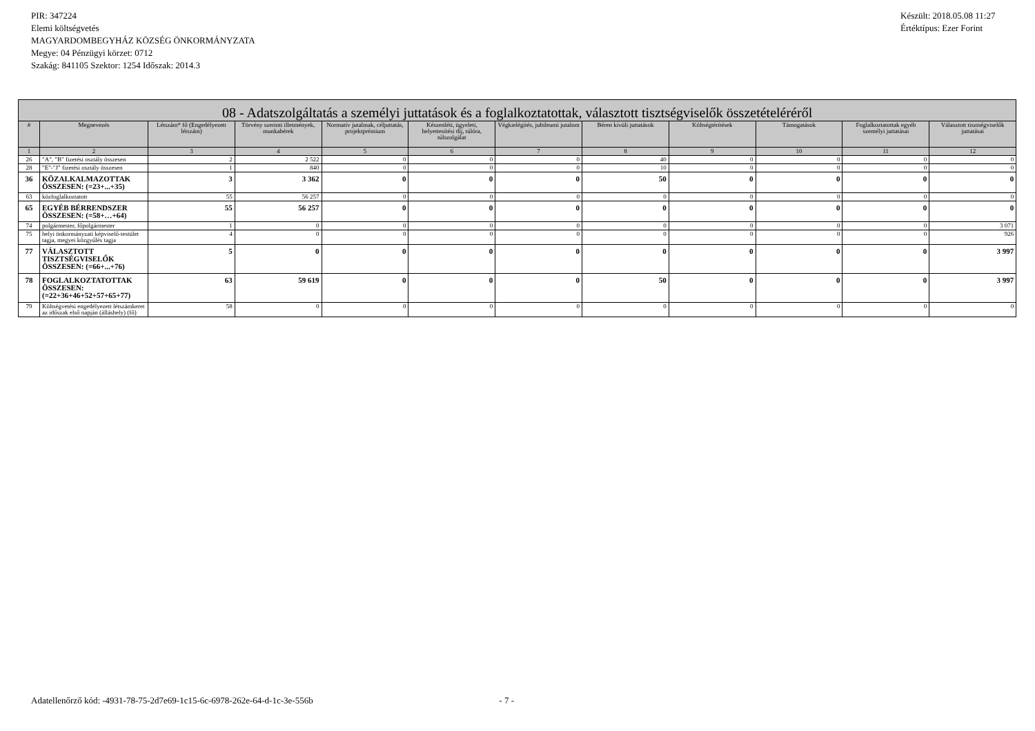PIR: 347224
Elemi költségvetés
MAGYARDOMBEGYHÁZ KÖZSÉG ÖNKORMÁNYZATA
Megye: 04 Pénzügyi körzet: 0712
Szakág: 841105 Szektor: 1254 Időszak: 2014.3
Készült: 2018.05.08 11:27
Értéktípus: Ezer Forint
| 08 - Adatszolgáltatás a személyi juttatások és a foglalkoztatottak, választott tisztségviselők összetételéréről | | | | | | | | | | | |
| --- | --- | --- | --- | --- | --- | --- | --- | --- | --- | --- | --- |
| # | Megnevezés | Létszám* fő (Engedélyezett létszám) | Törvény szerinti illetmények, munkabérek | Normatív jutalmak, céljuttatás, projektprémium | Készenléti, ügyeleti, helyettesítési díj, túlóra, túlszolgálat | Végkielégítés, jubileumi jutalom | Béren kívüli juttatások | Költségtérítések | Támogatások | Foglalkoztatottak egyéb személyi juttatásai | Választott tisztségviselők juttatásai |
| 1 | 2 | 3 | 4 | 5 | 6 | 7 | 8 | 9 | 10 | 11 | 12 |
| 26 | "A", "B" fizetési osztály összesen | 2 | 2 522 | 0 | 0 | 0 | 40 | 0 | 0 | 0 | 0 |
| 28 | "E"-"J" fizetési osztály összesen | 1 | 840 | 0 | 0 | 0 | 10 | 0 | 0 | 0 | 0 |
| 36 | KÖZALKALMAZOTTAK ÖSSZESEN: (=23+...+35) | 3 | 3 362 | 0 | 0 | 0 | 50 | 0 | 0 | 0 | 0 |
| 63 | közfoglalkoztatott | 55 | 56 257 | 0 | 0 | 0 | 0 | 0 | 0 | 0 | 0 |
| 65 | EGYÉB BÉRRENDSZER ÖSSZESEN: (=58+…+64) | 55 | 56 257 | 0 | 0 | 0 | 0 | 0 | 0 | 0 | 0 |
| 74 | polgármester, főpolgármester | 1 | 0 | 0 | 0 | 0 | 0 | 0 | 0 | 0 | 3 071 |
| 75 | helyi önkormányzati képviselő-testület tagja, megyei közgyűlés tagja | 4 | 0 | 0 | 0 | 0 | 0 | 0 | 0 | 0 | 926 |
| 77 | VÁLASZTOTT TISZTSÉGVISELŐK ÖSSZESEN: (=66+...+76) | 5 | 0 | 0 | 0 | 0 | 0 | 0 | 0 | 0 | 3 997 |
| 78 | FOGLALKOZTATOTTAK ÖSSZESEN: (=22+36+46+52+57+65+77) | 63 | 59 619 | 0 | 0 | 0 | 50 | 0 | 0 | 0 | 3 997 |
| 79 | Költségvetési engedélyezett létszámkeret az időszak első napján (álláshely) (fő) | 58 | 0 | 0 | 0 | 0 | 0 | 0 | 0 | 0 | 0 |
Adatellenőrző kód: -4931-78-75-2d7e69-1c15-6c-6978-262e-64-d-1c-3e-556b - 7 -